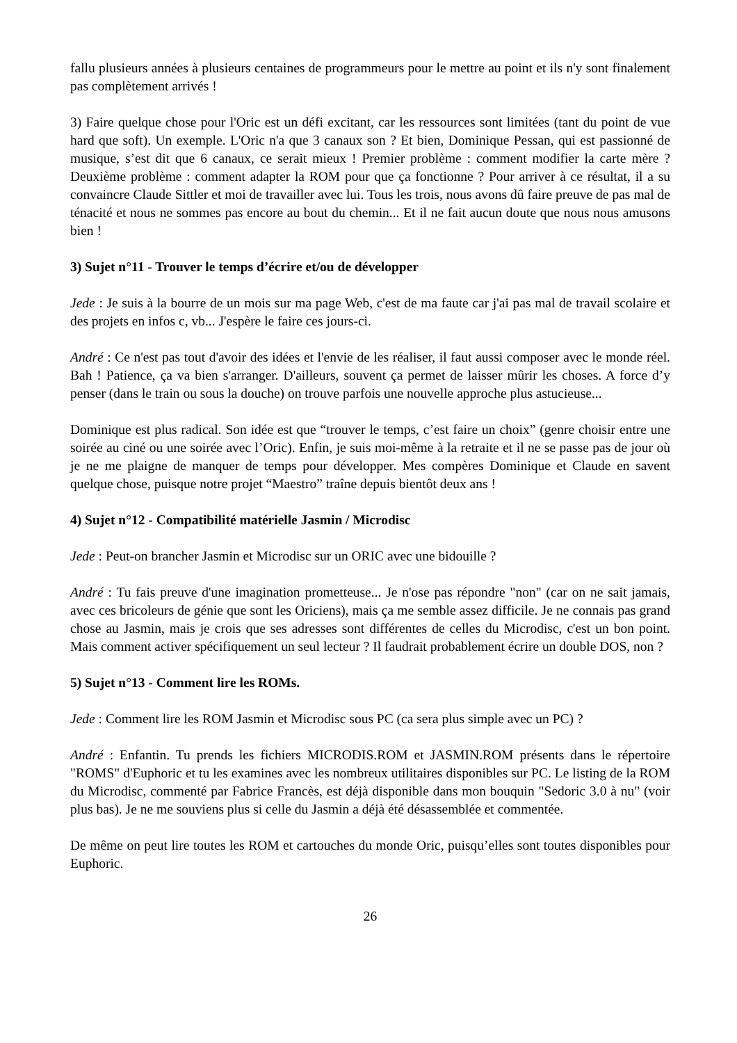fallu plusieurs années à plusieurs centaines de programmeurs pour le mettre au point et ils n'y sont finalement pas complètement arrivés !
3) Faire quelque chose pour l'Oric est un défi excitant, car les ressources sont limitées (tant du point de vue hard que soft). Un exemple. L'Oric n'a que 3 canaux son ? Et bien, Dominique Pessan, qui est passionné de musique, s’est dit que 6 canaux, ce serait mieux ! Premier problème : comment modifier la carte mère ? Deuxième problème : comment adapter la ROM pour que ça fonctionne ? Pour arriver à ce résultat, il a su convaincre Claude Sittler et moi de travailler avec lui. Tous les trois, nous avons dû faire preuve de pas mal de ténacité et nous ne sommes pas encore au bout du chemin... Et il ne fait aucun doute que nous nous amusons bien !
3) Sujet n°11 - Trouver le temps d’écrire et/ou de développer
Jede : Je suis à la bourre de un mois sur ma page Web, c'est de ma faute car j'ai pas mal de travail scolaire et des projets en infos c, vb... J'espère le faire ces jours-ci.
André : Ce n'est pas tout d'avoir des idées et l'envie de les réaliser, il faut aussi composer avec le monde réel. Bah ! Patience, ça va bien s'arranger. D'ailleurs, souvent ça permet de laisser mûrir les choses. A force d’y penser (dans le train ou sous la douche) on trouve parfois une nouvelle approche plus astucieuse...
Dominique est plus radical. Son idée est que “trouver le temps, c’est faire un choix” (genre choisir entre une soirée au ciné ou une soirée avec l’Oric). Enfin, je suis moi-même à la retraite et il ne se passe pas de jour où je ne me plaigne de manquer de temps pour développer. Mes compères Dominique et Claude en savent quelque chose, puisque notre projet “Maestro” traîne depuis bientôt deux ans !
4) Sujet n°12 - Compatibilité matérielle Jasmin / Microdisc
Jede : Peut-on brancher Jasmin et Microdisc sur un ORIC avec une bidouille ?
André : Tu fais preuve d'une imagination prometteuse... Je n'ose pas répondre "non" (car on ne sait jamais, avec ces bricoleurs de génie que sont les Oriciens), mais ça me semble assez difficile. Je ne connais pas grand chose au Jasmin, mais je crois que ses adresses sont différentes de celles du Microdisc, c'est un bon point. Mais comment activer spécifiquement un seul lecteur ? Il faudrait probablement écrire un double DOS, non ?
5) Sujet n°13 - Comment lire les ROMs.
Jede : Comment lire les ROM Jasmin et Microdisc sous PC (ca sera plus simple avec un PC) ?
André : Enfantin. Tu prends les fichiers MICRODIS.ROM et JASMIN.ROM présents dans le répertoire "ROMS" d'Euphoric et tu les examines avec les nombreux utilitaires disponibles sur PC. Le listing de la ROM du Microdisc, commenté par Fabrice Francès, est déjà disponible dans mon bouquin "Sedoric 3.0 à nu" (voir plus bas). Je ne me souviens plus si celle du Jasmin a déjà été désassemblée et commentée.
De même on peut lire toutes les ROM et cartouches du monde Oric, puisqu’elles sont toutes disponibles pour Euphoric.
26